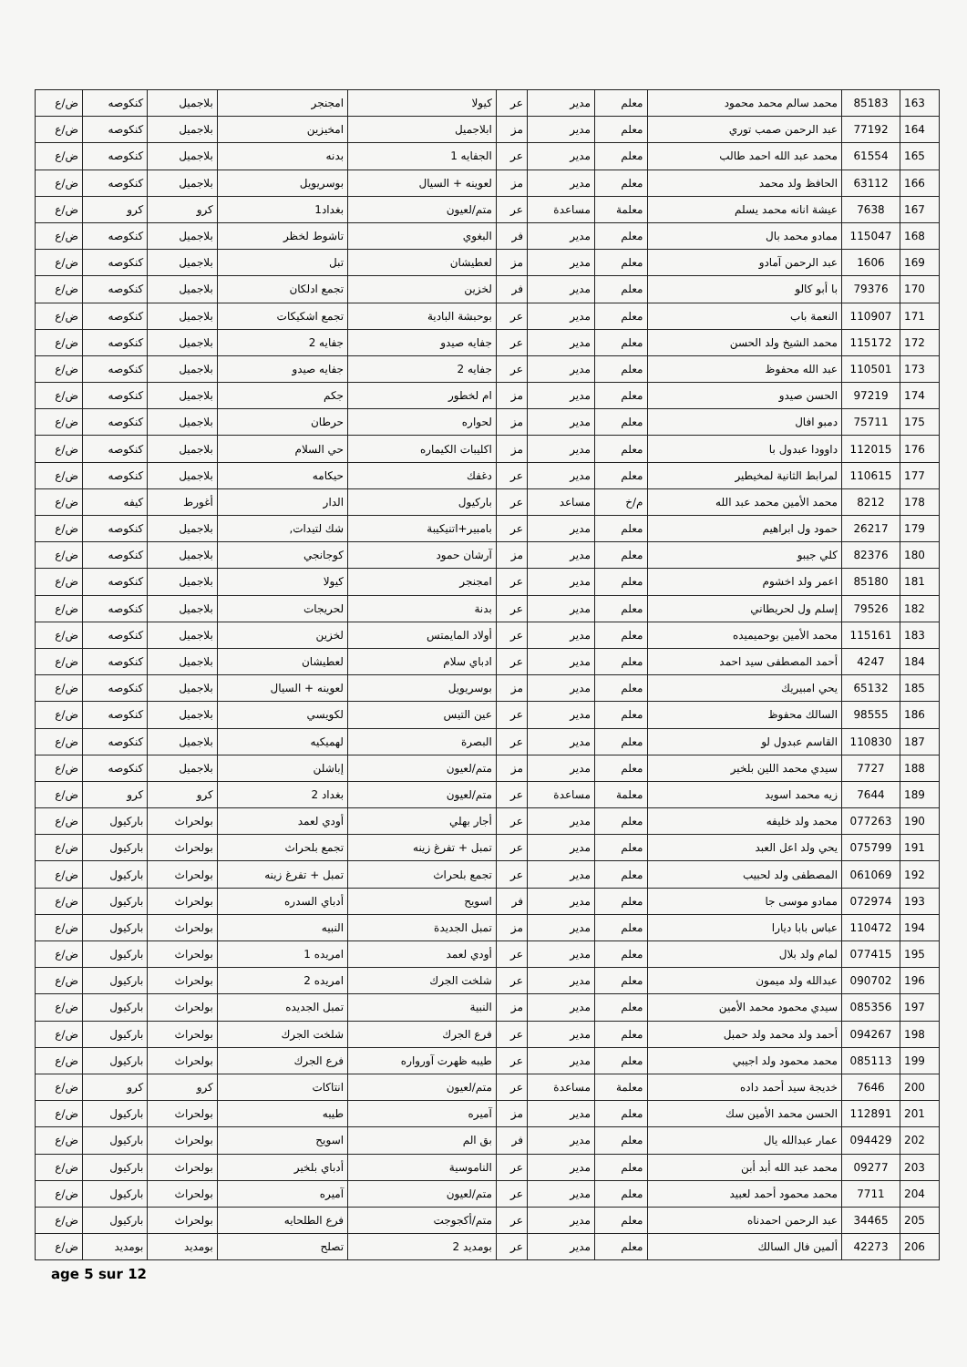| 163 | 85183 | محمد سالم محمد محمود | معلم | مدير | عر | كيولا | امجنجر | بلاجميل | كنكوصه | ض/ع |
| 164 | 77192 | عبد الرحمن صمب توري | معلم | مدير | مز | ابلاجميل | امخيزين | بلاجميل | كنكوصه | ض/ع |
| 165 | 61554 | محمد عبد الله احمد طالب | معلم | مدير | عر | الجفايه 1 | بدنه | بلاجميل | كنكوصه | ض/ع |
| 166 | 63112 | الحافظ ولد محمد | معلم | مدير | مز | لعوينه + السيال | بوسريويل | بلاجميل | كنكوصه | ض/ع |
| 167 | 7638 | عيشة انانه محمد يسلم | معلمة | مساعدة | عر | متم/لعيون | بغداد1 | كرو | كرو | ض/ع |
| 168 | 115047 | ممادو محمد بال | معلم | مدير | فر | البغوي | تاشوط لخظر | بلاجميل | كنكوصه | ض/ع |
| 169 | 1606 | عبد الرحمن آمادو | معلم | مدير | مز | لعطيشان | تبل | بلاجميل | كنكوصه | ض/ع |
| 170 | 79376 | با أبو كالو | معلم | مدير | فر | لخزين | تجمع ادلكان | بلاجميل | كنكوصه | ض/ع |
| 171 | 110907 | النعمة باب | معلم | مدير | عر | بوحبشة البادية | تجمع اشكيكات | بلاجميل | كنكوصه | ض/ع |
| 172 | 115172 | محمد الشيخ ولد الحسن | معلم | مدير | عر | جفايه صيدو | جفايه 2 | بلاجميل | كنكوصه | ض/ع |
| 173 | 110501 | عبد الله محفوظ | معلم | مدير | عر | جفايه 2 | جفايه صيدو | بلاجميل | كنكوصه | ض/ع |
| 174 | 97219 | الحسن صيدو | معلم | مدير | مز | ام لخطور | جكم | بلاجميل | كنكوصه | ض/ع |
| 175 | 75711 | دمبو افال | معلم | مدير | مز | لحواره | حرطان | بلاجميل | كنكوصه | ض/ع |
| 176 | 112015 | داوودا عبدول با | معلم | مدير | مز | اكليبات الكيماره | حي السلام | بلاجميل | كنكوصه | ض/ع |
| 177 | 110615 | لمرابط الثانية لمخيطير | معلم | مدير | عر | دغفك | حيكامه | بلاجميل | كنكوصه | ض/ع |
| 178 | 8212 | محمد الأمين محمد عبد الله | م/خ | مساعد | عر | باركيول | الدار | أغورط | كيفه | ض/ع |
| 179 | 26217 | حمود ول ابراهيم | معلم | مدير | عر | بامبير+اتنيكيبة | شك لتيدات, | بلاجميل | كنكوصه | ض/ع |
| 180 | 82376 | كلي جيبو | معلم | مدير | مز | آرشان حمود | كوجانجي | بلاجميل | كنكوصه | ض/ع |
| 181 | 85180 | اعمر ولد اخشوم | معلم | مدير | عر | امجنجر | كيولا | بلاجميل | كنكوصه | ض/ع |
| 182 | 79526 | إسلم ول لحريطاني | معلم | مدير | عر | بدنة | لحريجات | بلاجميل | كنكوصه | ض/ع |
| 183 | 115161 | محمد الأمين بوحميميده | معلم | مدير | عر | أولاد المايمتس | لخزين | بلاجميل | كنكوصه | ض/ع |
| 184 | 4247 | أحمد المصطفى سيد احمد | معلم | مدير | عر | ادباي سلام | لعطيشان | بلاجميل | كنكوصه | ض/ع |
| 185 | 65132 | يحي امبيريك | معلم | مدير | مز | بوسريويل | لعوينه + السيال | بلاجميل | كنكوصه | ض/ع |
| 186 | 98555 | السالك محفوظ | معلم | مدير | عر | عين التيس | لكويسي | بلاجميل | كنكوصه | ض/ع |
| 187 | 110830 | القاسم عبدول لو | معلم | مدير | عر | البصرة | لهميكيه | بلاجميل | كنكوصه | ض/ع |
| 188 | 7727 | سيدي محمد اللين بلخير | معلم | مدير | مز | متم/لعيون | إباشلن | بلاجميل | كنكوصه | ض/ع |
| 189 | 7644 | زيه محمد اسويد | معلمة | مساعدة | عر | متم/لعيون | بغداد 2 | كرو | كرو | ض/ع |
| 190 | 077263 | محمد ولد خليفه | معلم | مدير | عر | أجار بهلي | أودي لعمد | بولحراث | باركيول | ض/ع |
| 191 | 075799 | يحي ولد اعل العبد | معلم | مدير | عر | تمبل + تفرغ زينه | تجمع بلحراث | بولحراث | باركيول | ض/ع |
| 192 | 061069 | المصطفى ولد لحبيب | معلم | مدير | عر | تجمع بلحراث | تمبل + تفرغ زينه | بولحراث | باركيول | ض/ع |
| 193 | 072974 | ممادو موسى جا | معلم | مدير | فر | اسويح | أدباي السدره | بولحراث | باركيول | ض/ع |
| 194 | 110472 | عباس بابا ديارا | معلم | مدير | مز | تمبل الجديدة | النبيه | بولحراث | باركيول | ض/ع |
| 195 | 077415 | لمام ولد بلال | معلم | مدير | عر | أودي لعمد | امريده 1 | بولحراث | باركيول | ض/ع |
| 196 | 090702 | عبدالله ولد ميمون | معلم | مدير | عر | شلخت الجرك | امريده 2 | بولحراث | باركيول | ض/ع |
| 197 | 085356 | سيدي محمود محمد الأمين | معلم | مدير | مز | النبية | تمبل الجديده | بولحراث | باركيول | ض/ع |
| 198 | 094267 | أحمد ولد محمد ولد حمبل | معلم | مدير | عر | فرع الجرك | شلخت الجرك | بولحراث | باركيول | ض/ع |
| 199 | 085113 | محمد محمود ولد اجيبي | معلم | مدير | عر | طيبه ظهرت آورواره | فرع الجرك | بولحراث | باركيول | ض/ع |
| 200 | 7646 | خديجة سيد أحمد داده | معلمة | مساعدة | عر | متم/لعيون | انتاكات | كرو | كرو | ض/ع |
| 201 | 112891 | الحسن محمد الأمين سك | معلم | مدير | مز | آميره | طيبه | بولحراث | باركيول | ض/ع |
| 202 | 094429 | عمار عبدالله يال | معلم | مدير | فر | بق الم | اسويح | بولحراث | باركيول | ض/ع |
| 203 | 09277 | محمد عبد الله أبد أبن | معلم | مدير | عر | الناموسية | أدباي بلخير | بولحراث | باركيول | ض/ع |
| 204 | 7711 | محمد محمود أحمد لعبيد | معلم | مدير | عر | متم/لعيون | آميره | بولحراث | باركيول | ض/ع |
| 205 | 34465 | عبد الرحمن احمدناه | معلم | مدير | عر | متم/أكجوجت | فرع الطلحايه | بولحراث | باركيول | ض/ع |
| 206 | 42273 | ألمين فال السالك | معلم | مدير | عر | بومديد 2 | تصلح | بومديد | بومديد | ض/ع |
age 5 sur 12